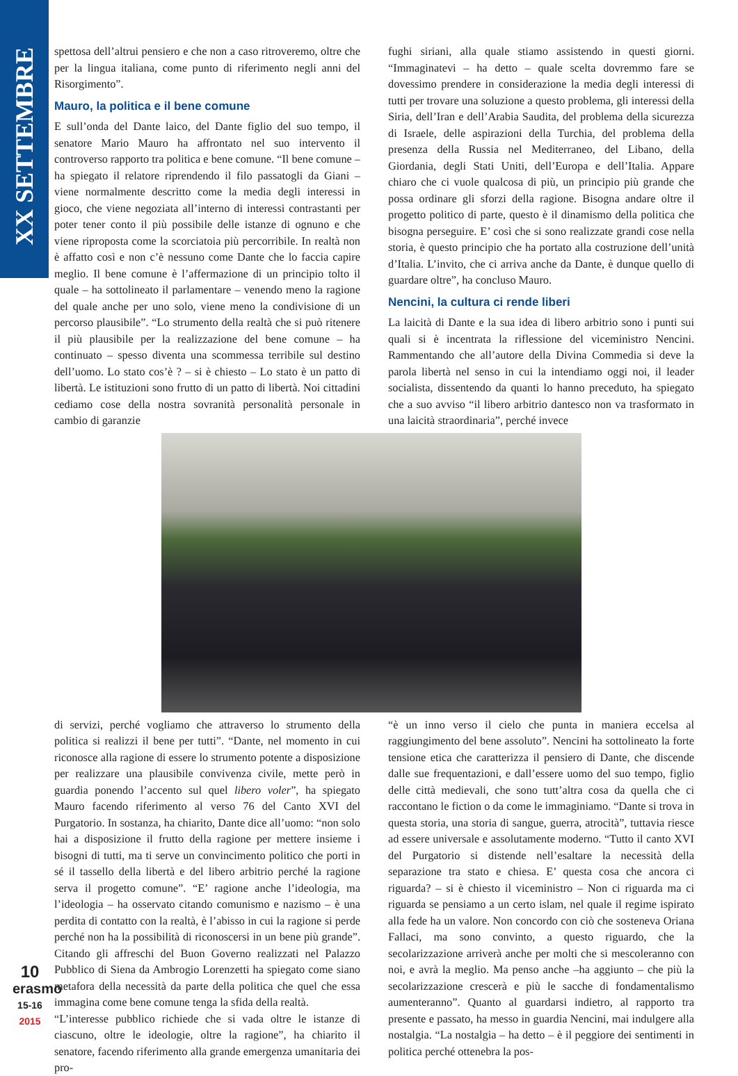XX SETTEMBRE
spettosa dell’altrui pensiero e che non a caso ritroveremo, oltre che per la lingua italiana, come punto di riferimento negli anni del Risorgimento”.
Mauro, la politica e il bene comune
E sull’onda del Dante laico, del Dante figlio del suo tempo, il senatore Mario Mauro ha affrontato nel suo intervento il controverso rapporto tra politica e bene comune. “Il bene comune – ha spiegato il relatore riprendendo il filo passatogli da Giani – viene normalmente descritto come la media degli interessi in gioco, che viene negoziata all’interno di interessi contrastanti per poter tener conto il più possibile delle istanze di ognuno e che viene riproposta come la scorciatoia più percorribile. In realtà non è affatto così e non c’è nessuno come Dante che lo faccia capire meglio. Il bene comune è l’affermazione di un principio tolto il quale – ha sottolineato il parlamentare – venendo meno la ragione del quale anche per uno solo, viene meno la condivisione di un percorso plausibile”. “Lo strumento della realtà che si può ritenere il più plausibile per la realizzazione del bene comune – ha continuato – spesso diventa una scommessa terribile sul destino dell’uomo. Lo stato cos’è ? – si è chiesto – Lo stato è un patto di libertà. Le istituzioni sono frutto di un patto di libertà. Noi cittadini cediamo cose della nostra sovranità personalità personale in cambio di garanzie
fughi siriani, alla quale stiamo assistendo in questi giorni. “Immaginatevi – ha detto – quale scelta dovremmo fare se dovessimo prendere in considerazione la media degli interessi di tutti per trovare una soluzione a questo problema, gli interessi della Siria, dell’Iran e dell’Arabia Saudita, del problema della sicurezza di Israele, delle aspirazioni della Turchia, del problema della presenza della Russia nel Mediterraneo, del Libano, della Giordania, degli Stati Uniti, dell’Europa e dell’Italia. Appare chiaro che ci vuole qualcosa di più, un principio più grande che possa ordinare gli sforzi della ragione. Bisogna andare oltre il progetto politico di parte, questo è il dinamismo della politica che bisogna perseguire. E’ così che si sono realizzate grandi cose nella storia, è questo principio che ha portato alla costruzione dell’unità d’Italia. L’invito, che ci arriva anche da Dante, è dunque quello di guardare oltre”, ha concluso Mauro.
Nencini, la cultura ci rende liberi
La laicità di Dante e la sua idea di libero arbitrio sono i punti sui quali si è incentrata la riflessione del viceministro Nencini. Rammentando che all’autore della Divina Commedia si deve la parola libertà nel senso in cui la intendiamo oggi noi, il leader socialista, dissentendo da quanti lo hanno preceduto, ha spiegato che a suo avviso “il libero arbitrio dantesco non va trasformato in una laicità straordinaria”, perché invece
di servizi, perché vogliamo che attraverso lo strumento della politica si realizzi il bene per tutti”. “Dante, nel momento in cui riconosce alla ragione di essere lo strumento potente a disposizione per realizzare una plausibile convivenza civile, mette però in guardia ponendo l’accento sul quel libero voler”, ha spiegato Mauro facendo riferimento al verso 76 del Canto XVI del Purgatorio. In sostanza, ha chiarito, Dante dice all’uomo: “non solo hai a disposizione il frutto della ragione per mettere insieme i bisogni di tutti, ma ti serve un convincimento politico che porti in sé il tassello della libertà e del libero arbitrio perché la ragione serva il progetto comune”. “E’ ragione anche l’ideologia, ma l’ideologia – ha osservato citando comunismo e nazismo – è una perdita di contatto con la realtà, è l’abisso in cui la ragione si perde perché non ha la possibilità di riconoscersi in un bene più grande”. Citando gli affreschi del Buon Governo realizzati nel Palazzo Pubblico di Siena da Ambrogio Lorenzetti ha spiegato come siano metafora della necessità da parte della politica che quel che essa immagina come bene comune tenga la sfida della realtà.
“L’interesse pubblico richiede che si vada oltre le istanze di ciascuno, oltre le ideologie, oltre la ragione”, ha chiarito il senatore, facendo riferimento alla grande emergenza umanitaria dei pro-
“è un inno verso il cielo che punta in maniera eccelsa al raggiungimento del bene assoluto”. Nencini ha sottolineato la forte tensione etica che caratterizza il pensiero di Dante, che discende dalle sue frequentazioni, e dall’essere uomo del suo tempo, figlio delle città medievali, che sono tutt’altra cosa da quella che ci raccontano le fiction o da come le immaginiamo. “Dante si trova in questa storia, una storia di sangue, guerra, atrocità”, tuttavia riesce ad essere universale e assolutamente moderno. “Tutto il canto XVI del Purgatorio si distende nell’esaltare la necessità della separazione tra stato e chiesa. E’ questa cosa che ancora ci riguarda? – si è chiesto il viceministro – Non ci riguarda ma ci riguarda se pensiamo a un certo islam, nel quale il regime ispirato alla fede ha un valore. Non concordo con ciò che sosteneva Oriana Fallaci, ma sono convinto, a questo riguardo, che la secolarizzazione arriverà anche per molti che si mescoleranno con noi, e avrà la meglio. Ma penso anche –ha aggiunto – che più la secolarizzazione crescerà e più le sacche di fondamentalismo aumenteranno”. Quanto al guardarsi indietro, al rapporto tra presente e passato, ha messo in guardia Nencini, mai indulgere alla nostalgia. “La nostalgia – ha detto – è il peggiore dei sentimenti in politica perché ottenebra la pos-
10
erasmo
15-16
2015